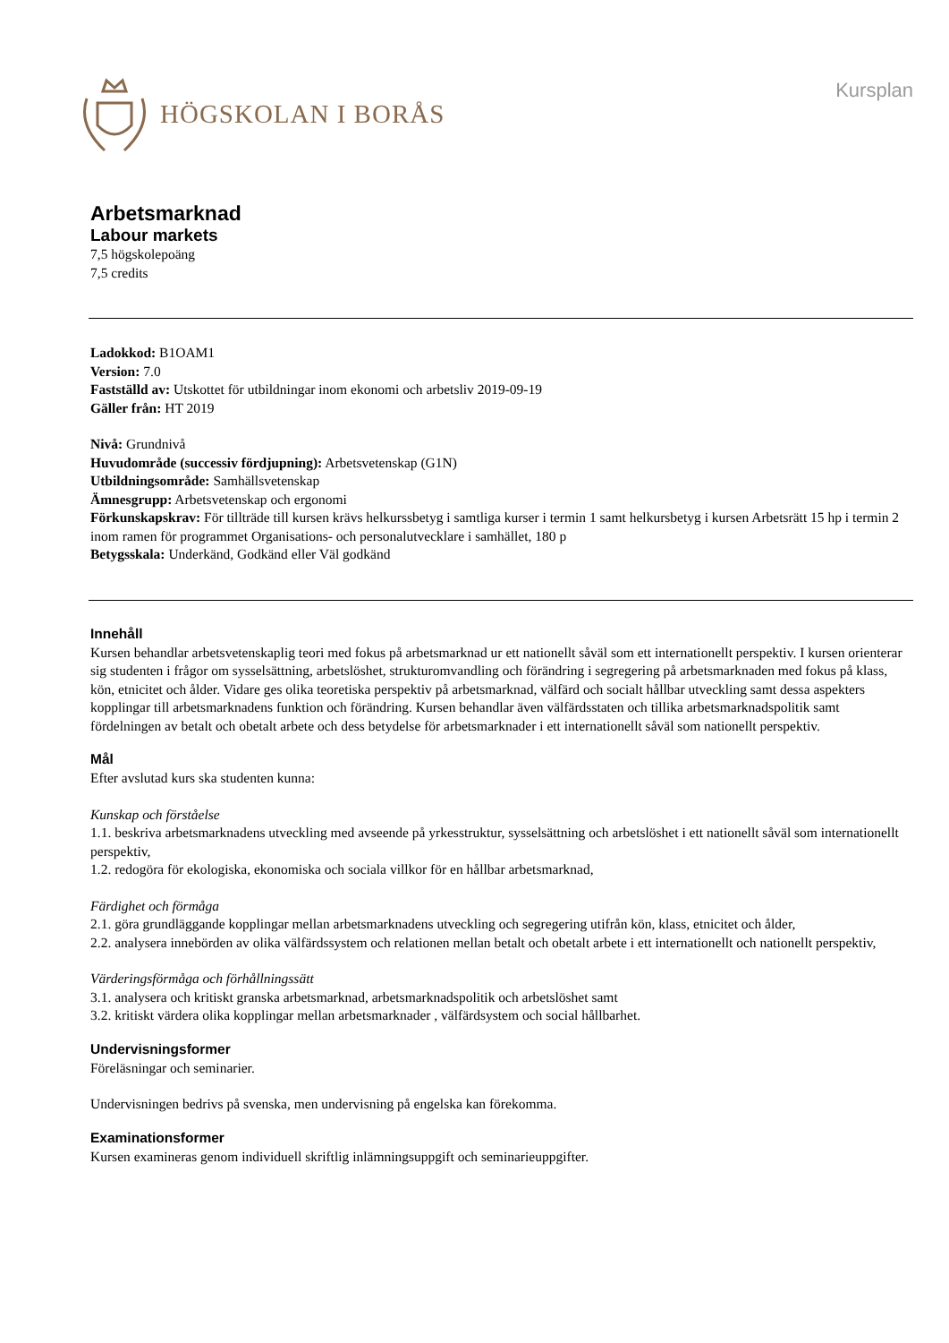HÖGSKOLAN I BORÅS
Kursplan
Arbetsmarknad
Labour markets
7,5 högskolepoäng
7,5 credits
Ladokkod: B1OAM1
Version: 7.0
Fastställd av: Utskottet för utbildningar inom ekonomi och arbetsliv 2019-09-19
Gäller från: HT 2019
Nivå: Grundnivå
Huvudområde (successiv fördjupning): Arbetsvetenskap (G1N)
Utbildningsområde: Samhällsvetenskap
Ämnesgrupp: Arbetsvetenskap och ergonomi
Förkunskapskrav: För tillträde till kursen krävs helkurssbetyg i samtliga kurser i termin 1 samt helkursbetyg i kursen Arbetsrätt 15 hp i termin 2 inom ramen för programmet Organisations- och personalutvecklare i samhället, 180 p
Betygsskala: Underkänd, Godkänd eller Väl godkänd
Innehåll
Kursen behandlar arbetsvetenskaplig teori med fokus på arbetsmarknad ur ett nationellt såväl som ett internationellt perspektiv. I kursen orienterar sig studenten i frågor om sysselsättning, arbetslöshet, strukturomvandling och förändring i segregering på arbetsmarknaden med fokus på klass, kön, etnicitet och ålder. Vidare ges olika teoretiska perspektiv på arbetsmarknad, välfärd och socialt hållbar utveckling samt dessa aspekters kopplingar till arbetsmarknadens funktion och förändring. Kursen behandlar även välfärdsstaten och tillika arbetsmarknadspolitik samt fördelningen av betalt och obetalt arbete och dess betydelse för arbetsmarknader i ett internationellt såväl som nationellt perspektiv.
Mål
Efter avslutad kurs ska studenten kunna:
Kunskap och förståelse
1.1. beskriva arbetsmarknadens utveckling med avseende på yrkesstruktur, sysselsättning och arbetslöshet i ett nationellt såväl som internationellt perspektiv,
1.2. redogöra för ekologiska, ekonomiska och sociala villkor för en hållbar arbetsmarknad,
Färdighet och förmåga
2.1. göra grundläggande kopplingar mellan arbetsmarknadens utveckling och segregering utifrån kön, klass, etnicitet och ålder,
2.2. analysera innebörden av olika välfärdssystem och relationen mellan betalt och obetalt arbete i ett internationellt och nationellt perspektiv,
Värderingsförmåga och förhållningssätt
3.1. analysera och kritiskt granska arbetsmarknad, arbetsmarknadspolitik och arbetslöshet samt
3.2. kritiskt värdera olika kopplingar mellan arbetsmarknader , välfärdsystem och social hållbarhet.
Undervisningsformer
Föreläsningar och seminarier.
Undervisningen bedrivs på svenska, men undervisning på engelska kan förekomma.
Examinationsformer
Kursen examineras genom individuell skriftlig inlämningsuppgift och seminarieuppgifter.